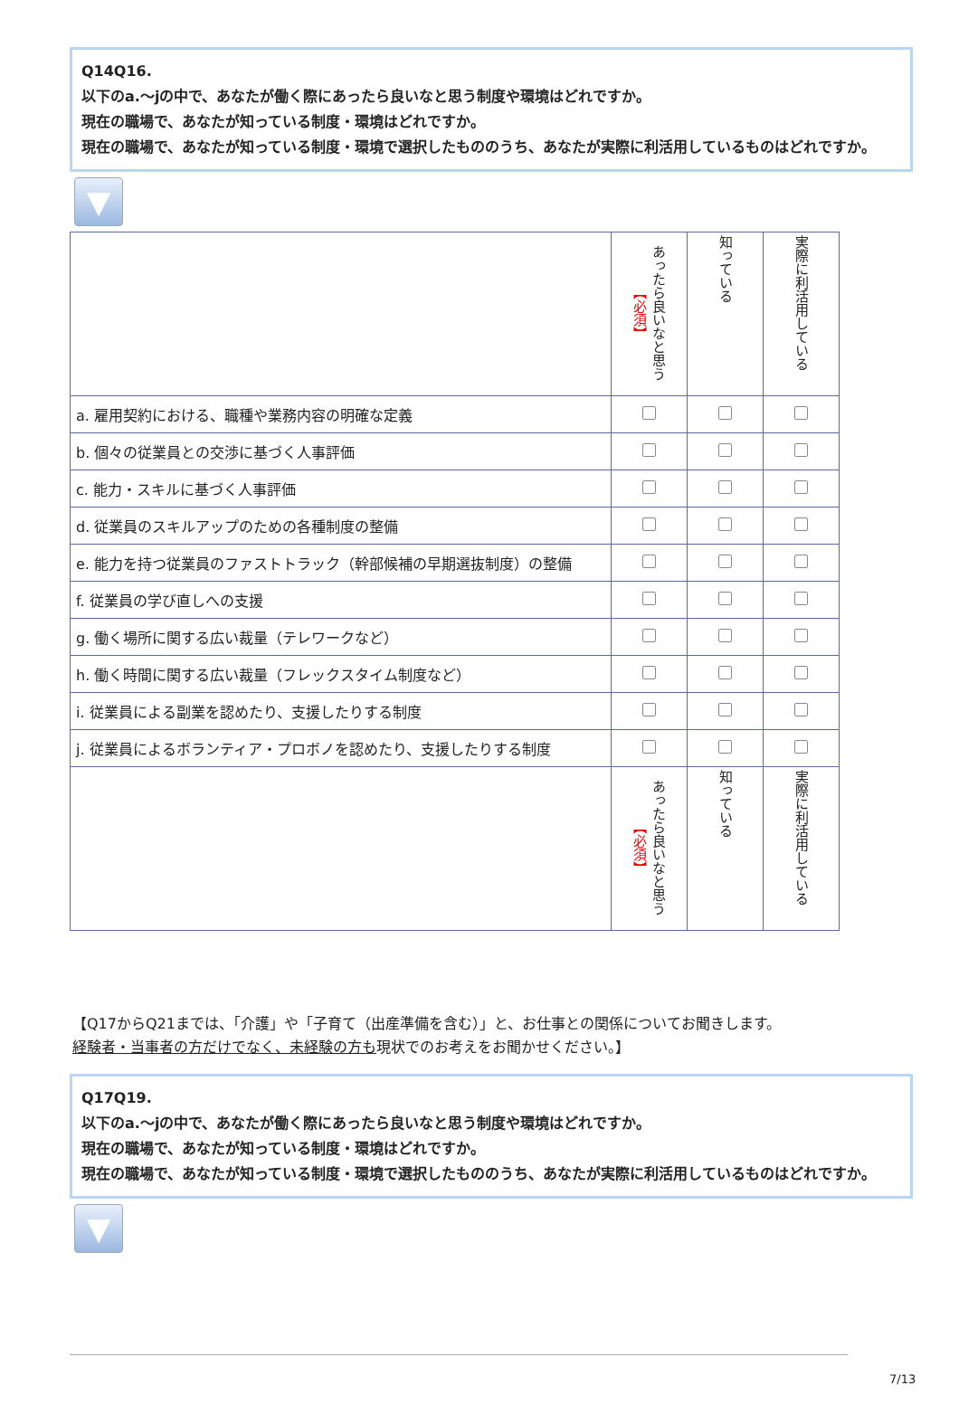Q14Q16.
以下のa.～jの中で、あなたが働く際にあったら良いなと思う制度や環境はどれですか。
現在の職場で、あなたが知っている制度・環境はどれですか。
現在の職場で、あなたが知っている制度・環境で選択したもののうち、あなたが実際に利活用しているものはどれですか。
▼
| | あったら良いなと思う 【必須】 | 知っている | 実際に利活用している |
| --- | --- | --- | --- |
| a. 雇用契約における、職種や業務内容の明確な定義 | | | |
| b. 個々の従業員との交渉に基づく人事評価 | | | |
| c. 能力・スキルに基づく人事評価 | | | |
| d. 従業員のスキルアップのための各種制度の整備 | | | |
| e. 能力を持つ従業員のファストトラック（幹部候補の早期選抜制度）の整備 | | | |
| f. 従業員の学び直しへの支援 | | | |
| g. 働く場所に関する広い裁量（テレワークなど） | | | |
| h. 働く時間に関する広い裁量（フレックスタイム制度など） | | | |
| i. 従業員による副業を認めたり、支援したりする制度 | | | |
| j. 従業員によるボランティア・プロボノを認めたり、支援したりする制度 | | | |
| | あったら良いなと思う 【必須】 | 知っている | 実際に利活用している |
【Q17からQ21までは、「介護」や「子育て（出産準備を含む）」と、お仕事との関係についてお聞きします。
経験者・当事者の方だけでなく、未経験の方も現状でのお考えをお聞かせください。】
Q17Q19.
以下のa.～jの中で、あなたが働く際にあったら良いなと思う制度や環境はどれですか。
現在の職場で、あなたが知っている制度・環境はどれですか。
現在の職場で、あなたが知っている制度・環境で選択したもののうち、あなたが実際に利活用しているものはどれですか。
▼
7/13